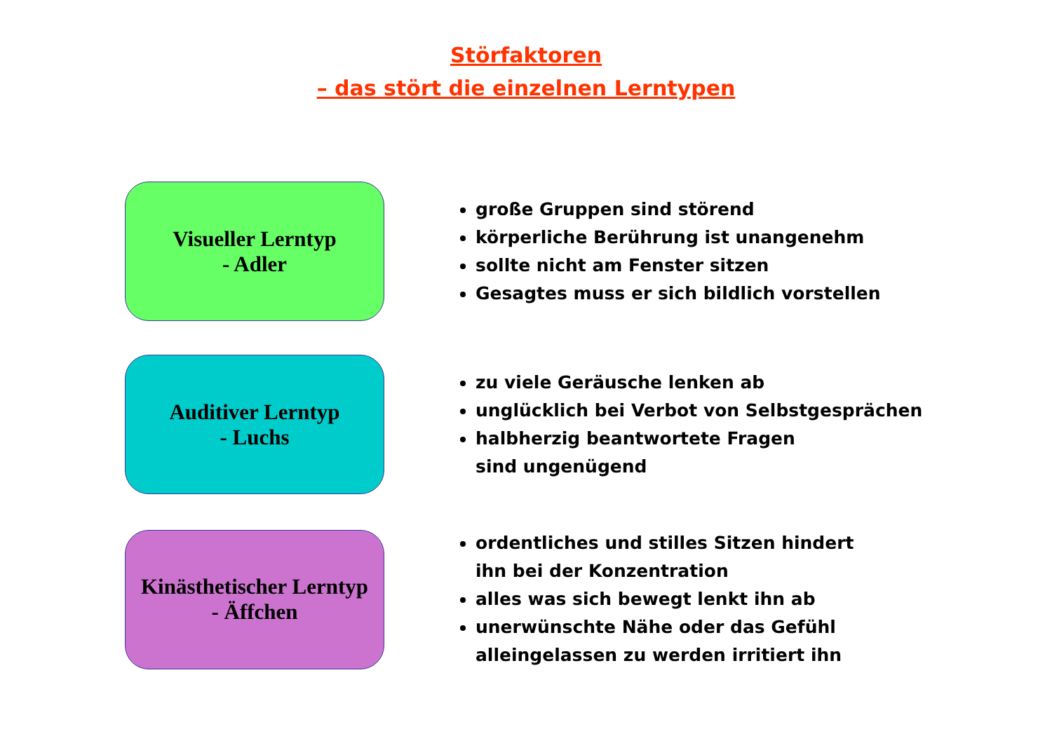Störfaktoren
– das stört die einzelnen Lerntypen
Visueller Lerntyp
- Adler
große Gruppen sind störend
körperliche Berührung ist unangenehm
sollte nicht am Fenster sitzen
Gesagtes muss er sich bildlich vorstellen
Auditiver Lerntyp
- Luchs
zu viele Geräusche lenken ab
unglücklich bei Verbot von Selbstgesprächen
halbherzig beantwortete Fragen
sind ungenügend
Kinästhetischer Lerntyp
- Äffchen
ordentliches und stilles Sitzen hindert
ihn bei der Konzentration
alles was sich bewegt lenkt ihn ab
unerwünschte Nähe oder das Gefühl
alleingelassen zu werden irritiert ihn